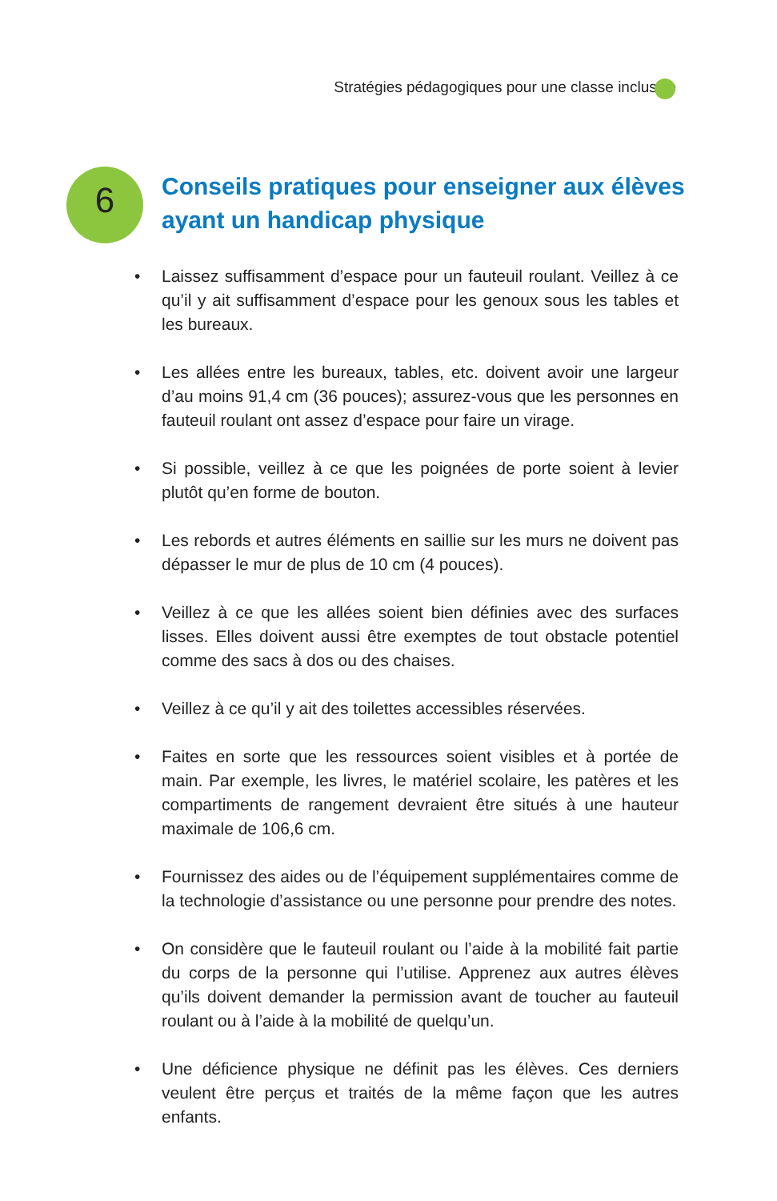Stratégies pédagogiques pour une classe inclusive
6
Conseils pratiques pour enseigner aux élèves
ayant un handicap physique
• Laissez suffisamment d’espace pour un fauteuil roulant. Veillez à ce qu’il y ait suffisamment d’espace pour les genoux sous les tables et les bureaux.
• Les allées entre les bureaux, tables, etc. doivent avoir une largeur d’au moins 91,4 cm (36 pouces); assurez-vous que les personnes en fauteuil roulant ont assez d’espace pour faire un virage.
• Si possible, veillez à ce que les poignées de porte soient à levier plutôt qu’en forme de bouton.
• Les rebords et autres éléments en saillie sur les murs ne doivent pas dépasser le mur de plus de 10 cm (4 pouces).
• Veillez à ce que les allées soient bien définies avec des surfaces lisses. Elles doivent aussi être exemptes de tout obstacle potentiel comme des sacs à dos ou des chaises.
• Veillez à ce qu’il y ait des toilettes accessibles réservées.
• Faites en sorte que les ressources soient visibles et à portée de main. Par exemple, les livres, le matériel scolaire, les patères et les compartiments de rangement devraient être situés à une hauteur maximale de 106,6 cm.
• Fournissez des aides ou de l’équipement supplémentaires comme de la technologie d’assistance ou une personne pour prendre des notes.
• On considère que le fauteuil roulant ou l’aide à la mobilité fait partie du corps de la personne qui l’utilise. Apprenez aux autres élèves qu’ils doivent demander la permission avant de toucher au fauteuil roulant ou à l’aide à la mobilité de quelqu’un.
• Une déficience physique ne définit pas les élèves. Ces derniers veulent être perçus et traités de la même façon que les autres enfants.